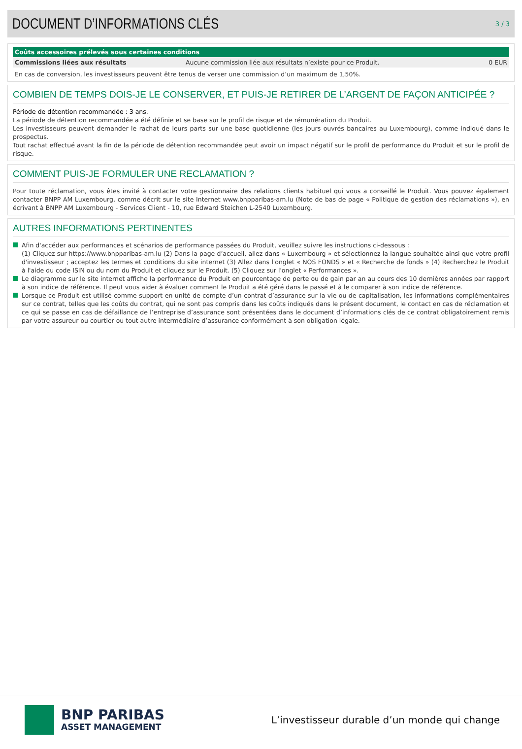DOCUMENT D’INFORMATIONS CLÉS
3 / 3
| Coûts accessoires prélevés sous certaines conditions | | |
| --- | --- | --- |
| Commissions liées aux résultats | Aucune commission liée aux résultats n’existe pour ce Produit. | 0 EUR |
En cas de conversion, les investisseurs peuvent être tenus de verser une commission d’un maximum de 1,50%.
COMBIEN DE TEMPS DOIS-JE LE CONSERVER, ET PUIS-JE RETIRER DE L’ARGENT DE FAÇON ANTICIPÉE ?
Période de détention recommandée : 3 ans.
La période de détention recommandée a été définie et se base sur le profil de risque et de rémunération du Produit.
Les investisseurs peuvent demander le rachat de leurs parts sur une base quotidienne (les jours ouvrés bancaires au Luxembourg), comme indiqué dans le prospectus.
Tout rachat effectué avant la fin de la période de détention recommandée peut avoir un impact négatif sur le profil de performance du Produit et sur le profil de risque.
COMMENT PUIS-JE FORMULER UNE RECLAMATION ?
Pour toute réclamation, vous êtes invité à contacter votre gestionnaire des relations clients habituel qui vous a conseillé le Produit. Vous pouvez également contacter BNPP AM Luxembourg, comme décrit sur le site Internet www.bnpparibas-am.lu (Note de bas de page « Politique de gestion des réclamations »), en écrivant à BNPP AM Luxembourg - Services Client - 10, rue Edward Steichen L-2540 Luxembourg.
AUTRES INFORMATIONS PERTINENTES
Afin d'accéder aux performances et scénarios de performance passées du Produit, veuillez suivre les instructions ci-dessous :
(1) Cliquez sur https://www.bnpparibas-am.lu (2) Dans la page d’accueil, allez dans « Luxembourg » et sélectionnez la langue souhaitée ainsi que votre profil d'investisseur ; acceptez les termes et conditions du site internet (3) Allez dans l'onglet « NOS FONDS » et « Recherche de fonds » (4) Recherchez le Produit à l'aide du code ISIN ou du nom du Produit et cliquez sur le Produit. (5) Cliquez sur l'onglet « Performances ».
Le diagramme sur le site internet affiche la performance du Produit en pourcentage de perte ou de gain par an au cours des 10 dernières années par rapport à son indice de référence. Il peut vous aider à évaluer comment le Produit a été géré dans le passé et à le comparer à son indice de référence.
Lorsque ce Produit est utilisé comme support en unité de compte d’un contrat d’assurance sur la vie ou de capitalisation, les informations complémentaires sur ce contrat, telles que les coûts du contrat, qui ne sont pas compris dans les coûts indiqués dans le présent document, le contact en cas de réclamation et ce qui se passe en cas de défaillance de l’entreprise d’assurance sont présentées dans le document d’informations clés de ce contrat obligatoirement remis par votre assureur ou courtier ou tout autre intermédiaire d’assurance conformément à son obligation légale.
BNP PARIBAS
ASSET MANAGEMENT
L’investisseur durable d’un monde qui change